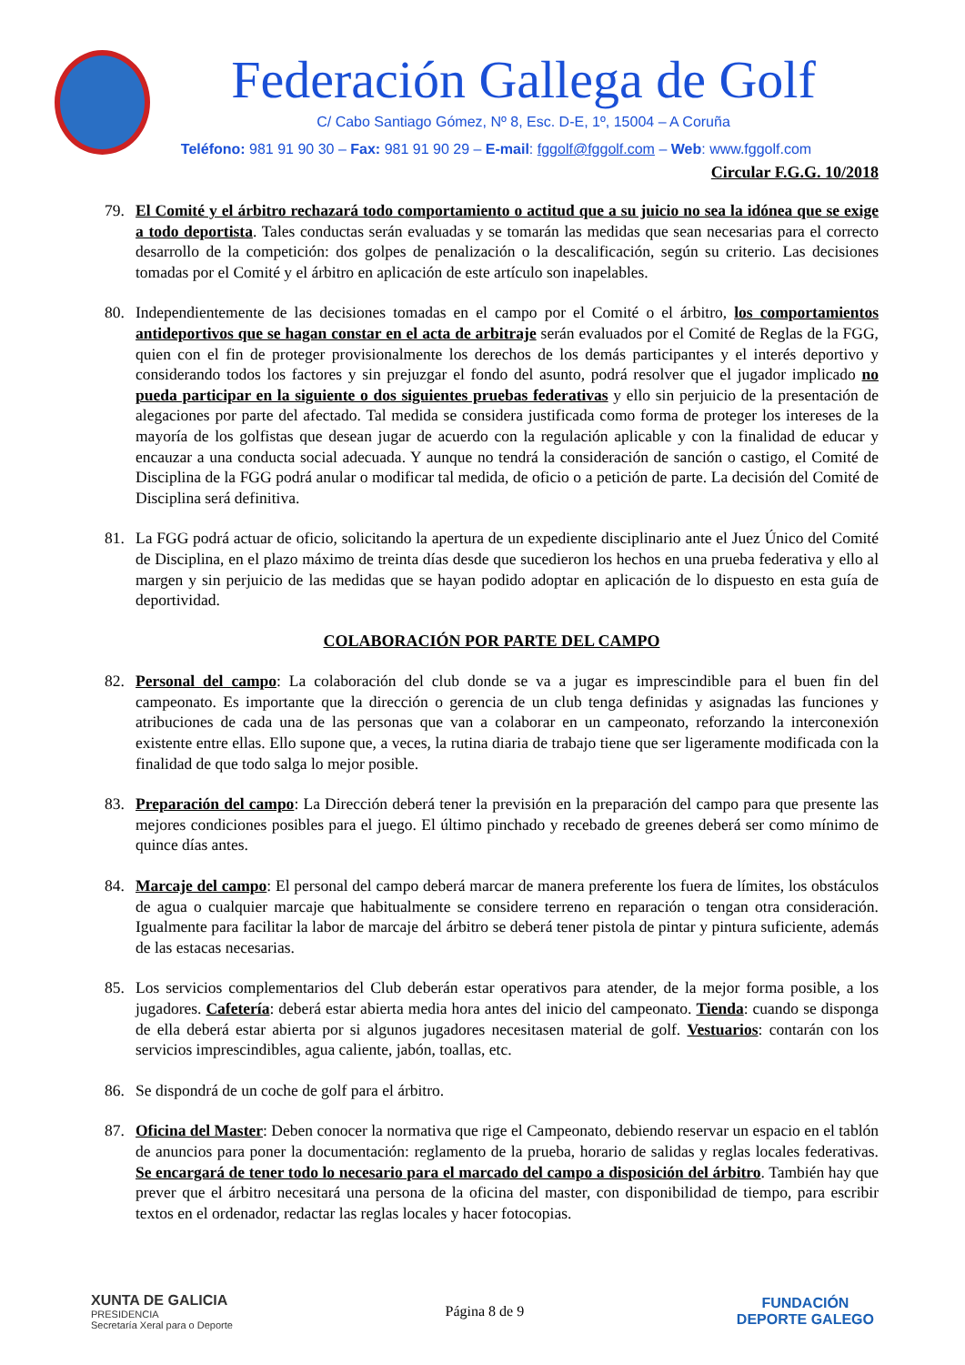Federación Gallega de Golf
C/ Cabo Santiago Gómez, Nº 8, Esc. D-E, 1º, 15004 – A Coruña
Teléfono: 981 91 90 30 – Fax: 981 91 90 29 – E-mail: fggolf@fggolf.com – Web: www.fggolf.com
Circular F.G.G. 10/2018
79. El Comité y el árbitro rechazará todo comportamiento o actitud que a su juicio no sea la idónea que se exige a todo deportista. Tales conductas serán evaluadas y se tomarán las medidas que sean necesarias para el correcto desarrollo de la competición: dos golpes de penalización o la descalificación, según su criterio. Las decisiones tomadas por el Comité y el árbitro en aplicación de este artículo son inapelables.
80. Independientemente de las decisiones tomadas en el campo por el Comité o el árbitro, los comportamientos antideportivos que se hagan constar en el acta de arbitraje serán evaluados por el Comité de Reglas de la FGG, quien con el fin de proteger provisionalmente los derechos de los demás participantes y el interés deportivo y considerando todos los factores y sin prejuzgar el fondo del asunto, podrá resolver que el jugador implicado no pueda participar en la siguiente o dos siguientes pruebas federativas y ello sin perjuicio de la presentación de alegaciones por parte del afectado. Tal medida se considera justificada como forma de proteger los intereses de la mayoría de los golfistas que desean jugar de acuerdo con la regulación aplicable y con la finalidad de educar y encauzar a una conducta social adecuada. Y aunque no tendrá la consideración de sanción o castigo, el Comité de Disciplina de la FGG podrá anular o modificar tal medida, de oficio o a petición de parte. La decisión del Comité de Disciplina será definitiva.
81. La FGG podrá actuar de oficio, solicitando la apertura de un expediente disciplinario ante el Juez Único del Comité de Disciplina, en el plazo máximo de treinta días desde que sucedieron los hechos en una prueba federativa y ello al margen y sin perjuicio de las medidas que se hayan podido adoptar en aplicación de lo dispuesto en esta guía de deportividad.
COLABORACIÓN POR PARTE DEL CAMPO
82. Personal del campo: La colaboración del club donde se va a jugar es imprescindible para el buen fin del campeonato. Es importante que la dirección o gerencia de un club tenga definidas y asignadas las funciones y atribuciones de cada una de las personas que van a colaborar en un campeonato, reforzando la interconexión existente entre ellas. Ello supone que, a veces, la rutina diaria de trabajo tiene que ser ligeramente modificada con la finalidad de que todo salga lo mejor posible.
83. Preparación del campo: La Dirección deberá tener la previsión en la preparación del campo para que presente las mejores condiciones posibles para el juego. El último pinchado y recebado de greenes deberá ser como mínimo de quince días antes.
84. Marcaje del campo: El personal del campo deberá marcar de manera preferente los fuera de límites, los obstáculos de agua o cualquier marcaje que habitualmente se considere terreno en reparación o tengan otra consideración. Igualmente para facilitar la labor de marcaje del árbitro se deberá tener pistola de pintar y pintura suficiente, además de las estacas necesarias.
85. Los servicios complementarios del Club deberán estar operativos para atender, de la mejor forma posible, a los jugadores. Cafetería: deberá estar abierta media hora antes del inicio del campeonato. Tienda: cuando se disponga de ella deberá estar abierta por si algunos jugadores necesitasen material de golf. Vestuarios: contarán con los servicios imprescindibles, agua caliente, jabón, toallas, etc.
86. Se dispondrá de un coche de golf para el árbitro.
87. Oficina del Master: Deben conocer la normativa que rige el Campeonato, debiendo reservar un espacio en el tablón de anuncios para poner la documentación: reglamento de la prueba, horario de salidas y reglas locales federativas. Se encargará de tener todo lo necesario para el marcado del campo a disposición del árbitro. También hay que prever que el árbitro necesitará una persona de la oficina del master, con disponibilidad de tiempo, para escribir textos en el ordenador, redactar las reglas locales y hacer fotocopias.
XUNTA DE GALICIA
PRESIDENCIA
Secretaría Xeral para o Deporte
Página 8 de 9
FUNDACIÓN
DEPORTE GALEGO